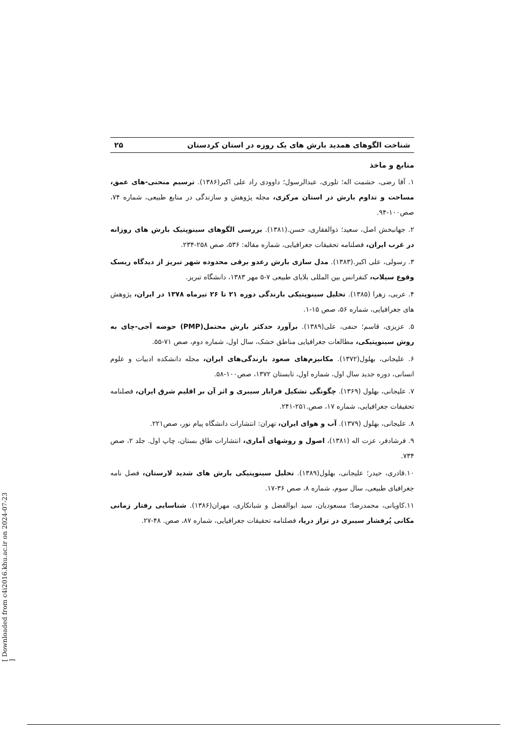شناخت الگوهای همدید بارش های یک روزه در استان کردستان ۲۵
منابع و ماخذ
۱. آقا رضی، حشمت اله؛ تلوری، عبدالرسول؛ داوودی راد علی اکبر(۱۳۸۶). ترسیم منحنی-های عمق، مساحت و تداوم بارش در استان مرکزی، مجله پژوهش و سازندگی در منابع طبیعی، شماره ۷۴، صص۱۰۰-۹۴.
۲. جهانبخش اصل، سعید؛ ذوالفقاری، حسن.(۱۳۸۱). بررسی الگوهای سینوپتیک بارش های روزانه در غرب ایران، فصلنامه تحقیقات جغرافیایی، شماره مقاله: ۵۳۶، صص ۲۵۸-۲۳۴.
۳. رسولی، علی اکبر.(۱۳۸۳). مدل سازی بارش رعدو برقی محدوده شهر تبریز از دیدگاه ریسک وقوع سیلاب، کنفرانس بین المللی بلایای طبیعی ۷-۵ مهر ۱۳۸۳، دانشگاه تبریز.
۴. عربی، زهرا (۱۳۸۵). تحلیل سینوپتیکی بارندگی دوره ۲۱ تا ۲۶ تیرماه ۱۳۷۸ در ایران، پژوهش های جغرافیایی، شماره ۵۶، صص ۱۵-۱.
۵. عزیزی، قاسم؛ حنفی، علی(۱۳۸۹). برآورد حدکثر بارش محتمل(PMP) حوضه آجی-چای به روش سینوپتیکی، مطالعات جغرافیایی مناطق خشک، سال اول، شماره دوم، صص ۷۱-۵۵.
۶. علیجانی، بهلول(۱۳۷۲). مکانیزم‌های صعود بارندگی‌های ایران، مجله دانشکده ادبیات و علوم انسانی، دوره جدید سال اول، شماره اول، تابستان ۱۳۷۲، صص۱۰۰-۵۸.
۷. علیجانی، بهلول (۱۳۶۹). چگونگی تشکیل فرابار سیبری و اثر آن بر اقلیم شرق ایران، فصلنامه تحقیقات جغرافیایی، شماره ۱۷، صص.۲۵۱-۲۴۱.
۸. علیجانی، بهلول (۱۳۷۹). آب و هوای ایران، تهران: انتشارات دانشگاه پیام نور، صص۲۲۱.
۹. فرشادفر، عزت اله (۱۳۸۱)، اصول و روشهای آماری، انتشارات طاق بستان، چاپ اول. جلد ۲، صص ۷۳۴.
۱۰.قادری، حیدر؛ علیجانی، بهلول(۱۳۸۹). تحلیل سینوپتیکی بارش های شدید لارستان، فصل نامه جغرافیای طبیعی، سال سوم، شماره ۸، صص ۳۶-۱۷.
۱۱.کاویانی، محمدرضا؛ مسعودیان، سید ابوالفضل و شبانکاری، مهران(۱۳۸۶). شناسایی رفتار زمانی مکانی پُرفشار سیبری در تراز دریا، فصلنامه تحقیقات جغرافیایی، شماره ۸۷، صص. ۴۸-۲۷.
[ Downloaded from c4i2016.khu.ac.ir on 2024-07-23 ]